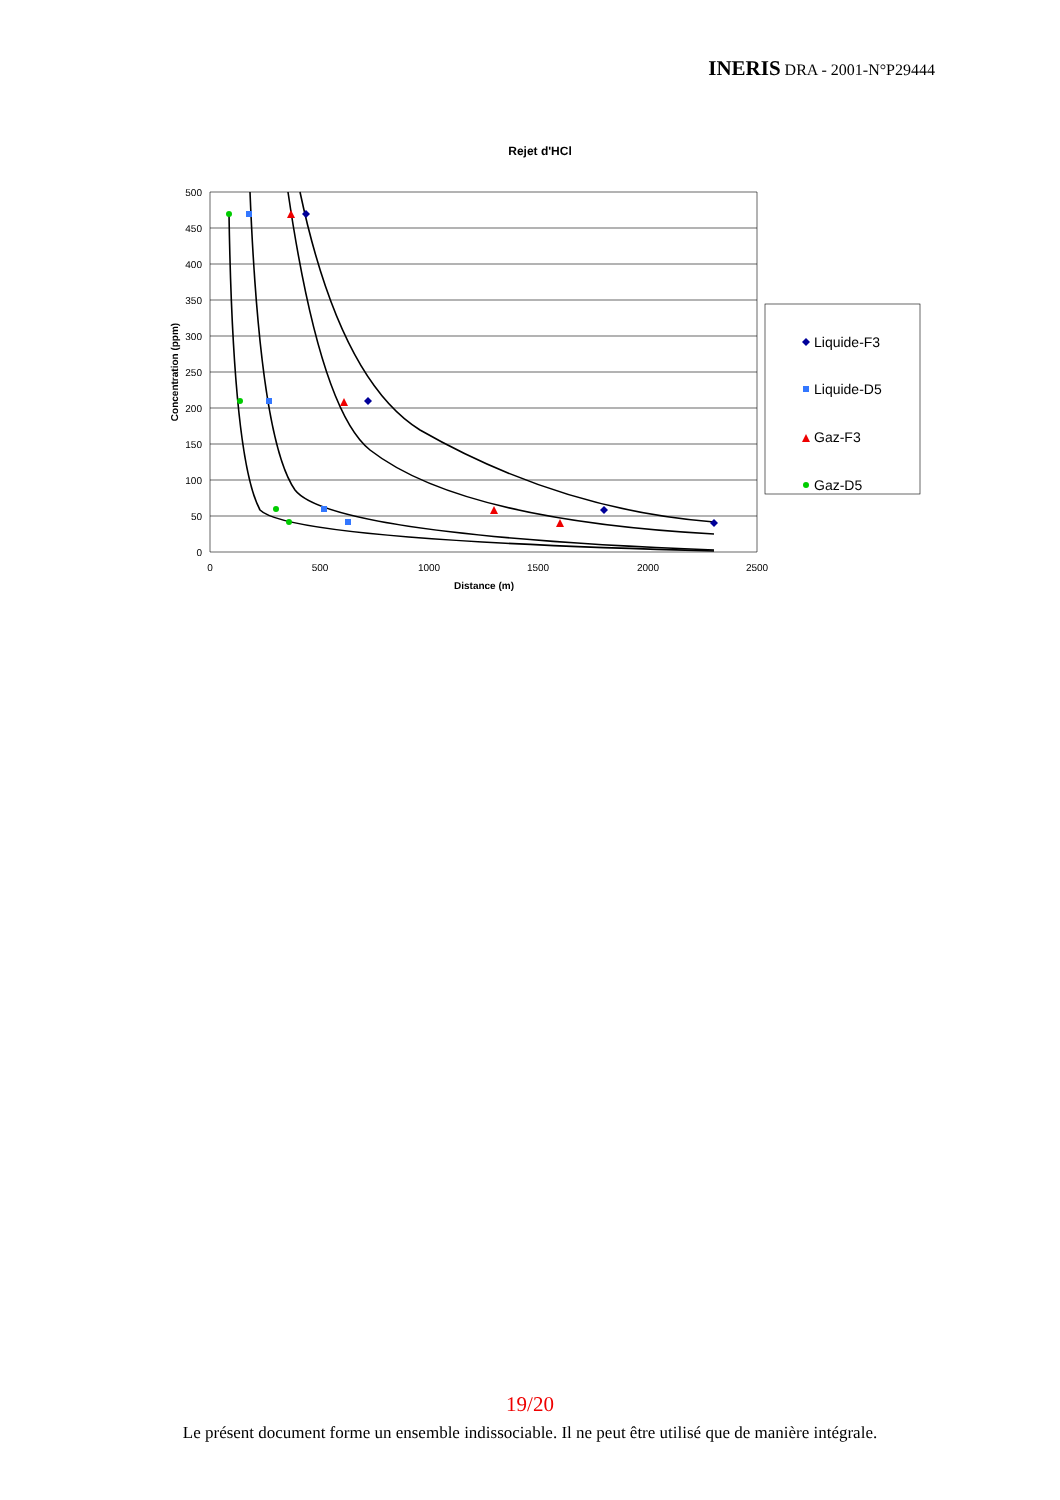INERIS DRA - 2001-N°P29444
Rejet d'HCl
500
450
400
350
300
250
200
150
100
50
0
0
500
1000
1500
2000
2500
Distance (m)
Concentration (ppm)
Liquide-F3
Liquide-D5
Gaz-F3
Gaz-D5
19/20
Le présent document forme un ensemble indissociable. Il ne peut être utilisé que de manière intégrale.